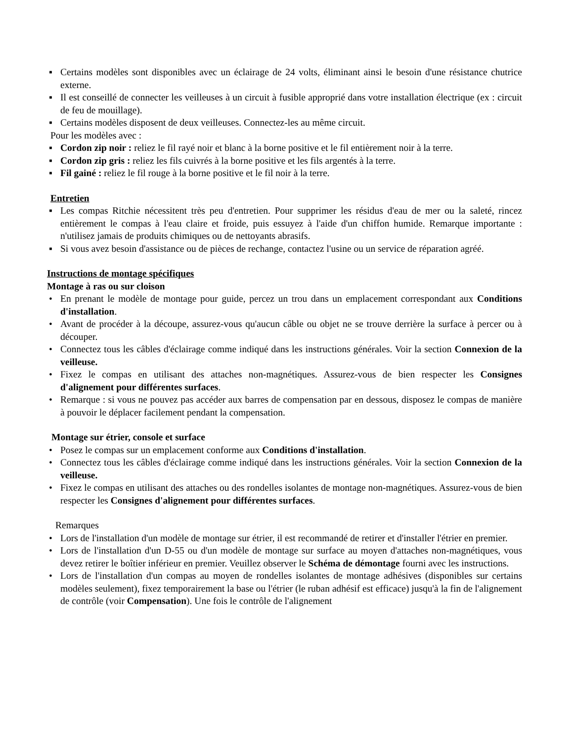▪ Certains modèles sont disponibles avec un éclairage de 24 volts, éliminant ainsi le besoin d'une résistance chutrice externe.
▪ Il est conseillé de connecter les veilleuses à un circuit à fusible approprié dans votre installation électrique (ex : circuit de feu de mouillage).
▪ Certains modèles disposent de deux veilleuses. Connectez-les au même circuit.
Pour les modèles avec :
▪ Cordon zip noir : reliez le fil rayé noir et blanc à la borne positive et le fil entièrement noir à la terre.
▪ Cordon zip gris : reliez les fils cuivrés à la borne positive et les fils argentés à la terre.
▪ Fil gainé : reliez le fil rouge à la borne positive et le fil noir à la terre.
Entretien
▪ Les compas Ritchie nécessitent très peu d'entretien. Pour supprimer les résidus d'eau de mer ou la saleté, rincez entièrement le compas à l'eau claire et froide, puis essuyez à l'aide d'un chiffon humide. Remarque importante : n'utilisez jamais de produits chimiques ou de nettoyants abrasifs.
▪ Si vous avez besoin d'assistance ou de pièces de rechange, contactez l'usine ou un service de réparation agréé.
Instructions de montage spécifiques
Montage à ras ou sur cloison
• En prenant le modèle de montage pour guide, percez un trou dans un emplacement correspondant aux Conditions d'installation.
• Avant de procéder à la découpe, assurez-vous qu'aucun câble ou objet ne se trouve derrière la surface à percer ou à découper.
• Connectez tous les câbles d'éclairage comme indiqué dans les instructions générales. Voir la section Connexion de la veilleuse.
• Fixez le compas en utilisant des attaches non-magnétiques. Assurez-vous de bien respecter les Consignes d'alignement pour différentes surfaces.
• Remarque : si vous ne pouvez pas accéder aux barres de compensation par en dessous, disposez le compas de manière à pouvoir le déplacer facilement pendant la compensation.
Montage sur étrier, console et surface
• Posez le compas sur un emplacement conforme aux Conditions d'installation.
• Connectez tous les câbles d'éclairage comme indiqué dans les instructions générales. Voir la section Connexion de la veilleuse.
• Fixez le compas en utilisant des attaches ou des rondelles isolantes de montage non-magnétiques. Assurez-vous de bien respecter les Consignes d'alignement pour différentes surfaces.
Remarques
• Lors de l'installation d'un modèle de montage sur étrier, il est recommandé de retirer et d'installer l'étrier en premier.
• Lors de l'installation d'un D-55 ou d'un modèle de montage sur surface au moyen d'attaches non-magnétiques, vous devez retirer le boîtier inférieur en premier. Veuillez observer le Schéma de démontage fourni avec les instructions.
• Lors de l'installation d'un compas au moyen de rondelles isolantes de montage adhésives (disponibles sur certains modèles seulement), fixez temporairement la base ou l'étrier (le ruban adhésif est efficace) jusqu'à la fin de l'alignement de contrôle (voir Compensation). Une fois le contrôle de l'alignement